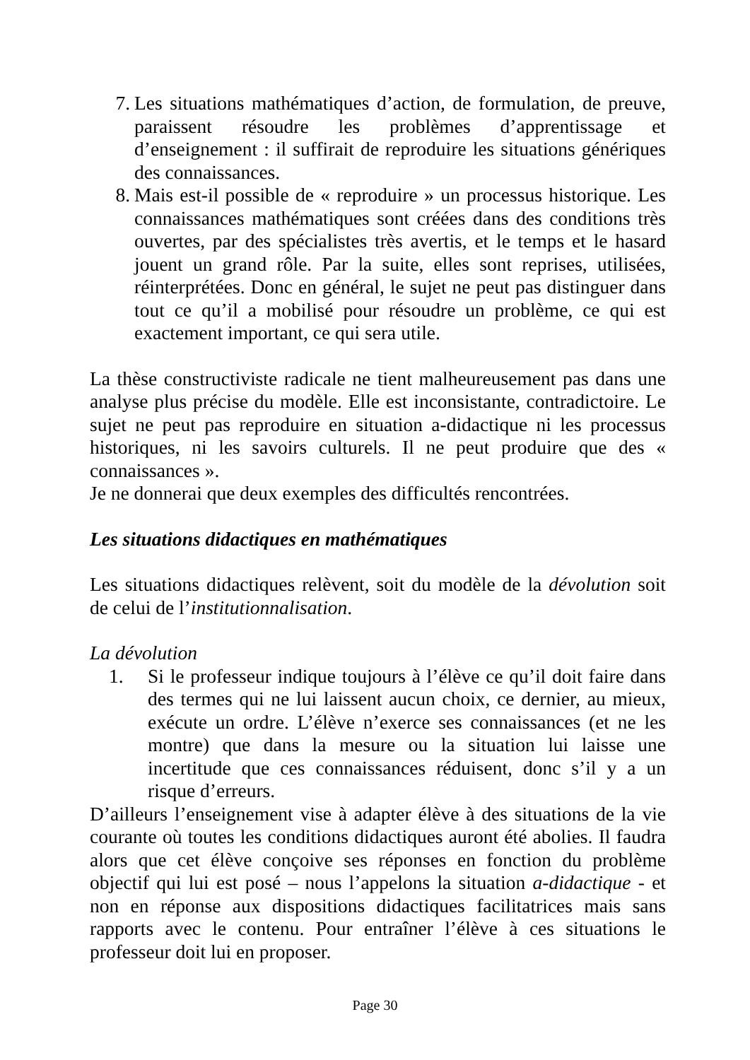7. Les situations mathématiques d’action, de formulation, de preuve, paraissent résoudre les problèmes d’apprentissage et d’enseignement : il suffirait de reproduire les situations génériques des connaissances.
8. Mais est-il possible de « reproduire » un processus historique. Les connaissances mathématiques sont créées dans des conditions très ouvertes, par des spécialistes très avertis, et le temps et le hasard jouent un grand rôle. Par la suite, elles sont reprises, utilisées, réinterprétées. Donc en général, le sujet ne peut pas distinguer dans tout ce qu’il a mobilisé pour résoudre un problème, ce qui est exactement important, ce qui sera utile.
La thèse constructiviste radicale ne tient malheureusement pas dans une analyse plus précise du modèle. Elle est inconsistante, contradictoire. Le sujet ne peut pas reproduire en situation a-didactique ni les processus historiques, ni les savoirs culturels. Il ne peut produire que des « connaissances ».
Je ne donnerai que deux exemples des difficultés rencontrées.
Les situations didactiques en mathématiques
Les situations didactiques relèvent, soit du modèle de la dévolution soit de celui de l’institutionnalisation.
La dévolution
1. Si le professeur indique toujours à l’élève ce qu’il doit faire dans des termes qui ne lui laissent aucun choix, ce dernier, au mieux, exécute un ordre. L’élève n’exerce ses connaissances (et ne les montre) que dans la mesure ou la situation lui laisse une incertitude que ces connaissances réduisent, donc s’il y a un risque d’erreurs.
D’ailleurs l’enseignement vise à adapter élève à des situations de la vie courante où toutes les conditions didactiques auront été abolies. Il faudra alors que cet élève conçoive ses réponses en fonction du problème objectif qui lui est posé – nous l’appelons la situation a-didactique - et non en réponse aux dispositions didactiques facilitatrices mais sans rapports avec le contenu. Pour entraîner l’élève à ces situations le professeur doit lui en proposer.
Page 30